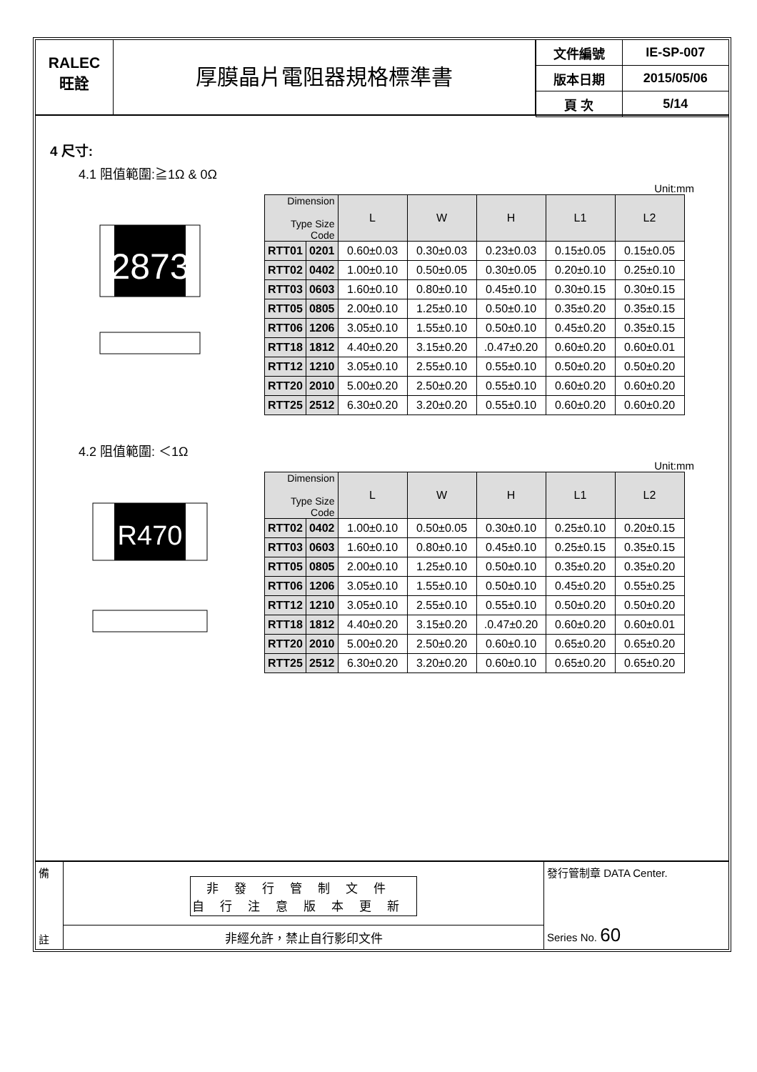RALEC
旺詮
厚膜晶片電阻器規格標準書
| 文件編號 | IE-SP-007 |
| 版本日期 | 2015/05/06 |
| 頁 次 | 5/14 |
4 尺寸:
4.1 阻值範圍:≧1Ω & 0Ω
Unit:mm
2873
| Dimension Type Size Code | | L | W | H | L1 | L2 |
| --- | --- | --- | --- | --- | --- | --- |
| RTT01 | 0201 | 0.60±0.03 | 0.30±0.03 | 0.23±0.03 | 0.15±0.05 | 0.15±0.05 |
| RTT02 | 0402 | 1.00±0.10 | 0.50±0.05 | 0.30±0.05 | 0.20±0.10 | 0.25±0.10 |
| RTT03 | 0603 | 1.60±0.10 | 0.80±0.10 | 0.45±0.10 | 0.30±0.15 | 0.30±0.15 |
| RTT05 | 0805 | 2.00±0.10 | 1.25±0.10 | 0.50±0.10 | 0.35±0.20 | 0.35±0.15 |
| RTT06 | 1206 | 3.05±0.10 | 1.55±0.10 | 0.50±0.10 | 0.45±0.20 | 0.35±0.15 |
| RTT18 | 1812 | 4.40±0.20 | 3.15±0.20 | .0.47±0.20 | 0.60±0.20 | 0.60±0.01 |
| RTT12 | 1210 | 3.05±0.10 | 2.55±0.10 | 0.55±0.10 | 0.50±0.20 | 0.50±0.20 |
| RTT20 | 2010 | 5.00±0.20 | 2.50±0.20 | 0.55±0.10 | 0.60±0.20 | 0.60±0.20 |
| RTT25 | 2512 | 6.30±0.20 | 3.20±0.20 | 0.55±0.10 | 0.60±0.20 | 0.60±0.20 |
4.2 阻值範圍: ＜1Ω
Unit:mm
R470
| Dimension Type Size Code | | L | W | H | L1 | L2 |
| --- | --- | --- | --- | --- | --- | --- |
| RTT02 | 0402 | 1.00±0.10 | 0.50±0.05 | 0.30±0.10 | 0.25±0.10 | 0.20±0.15 |
| RTT03 | 0603 | 1.60±0.10 | 0.80±0.10 | 0.45±0.10 | 0.25±0.15 | 0.35±0.15 |
| RTT05 | 0805 | 2.00±0.10 | 1.25±0.10 | 0.50±0.10 | 0.35±0.20 | 0.35±0.20 |
| RTT06 | 1206 | 3.05±0.10 | 1.55±0.10 | 0.50±0.10 | 0.45±0.20 | 0.55±0.25 |
| RTT12 | 1210 | 3.05±0.10 | 2.55±0.10 | 0.55±0.10 | 0.50±0.20 | 0.50±0.20 |
| RTT18 | 1812 | 4.40±0.20 | 3.15±0.20 | .0.47±0.20 | 0.60±0.20 | 0.60±0.01 |
| RTT20 | 2010 | 5.00±0.20 | 2.50±0.20 | 0.60±0.10 | 0.65±0.20 | 0.65±0.20 |
| RTT25 | 2512 | 6.30±0.20 | 3.20±0.20 | 0.60±0.10 | 0.65±0.20 | 0.65±0.20 |
備
註
非發行管制文件
自行注意版本更新
非經允許，禁止自行影印文件
發行管制章 DATA Center.
Series No. 60